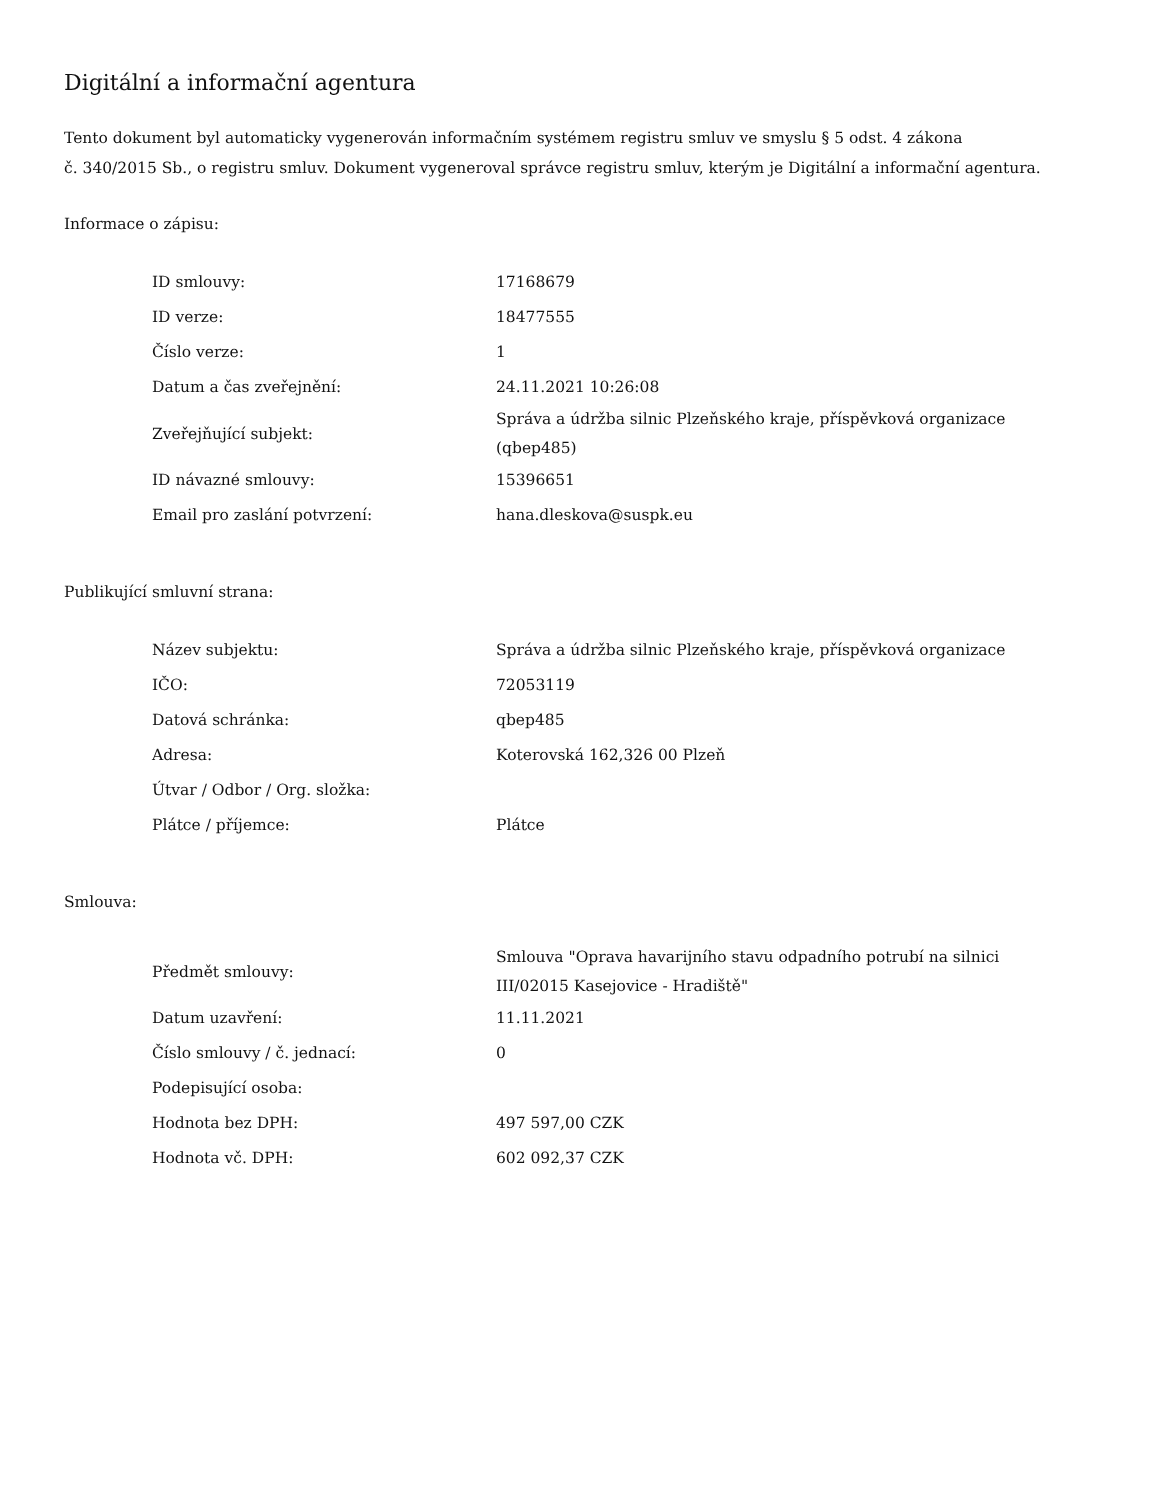Digitální a informační agentura
Tento dokument byl automaticky vygenerován informačním systémem registru smluv ve smyslu § 5 odst. 4 zákona
č. 340/2015 Sb., o registru smluv. Dokument vygeneroval správce registru smluv, kterým je Digitální a informační agentura.
Informace o zápisu:
| ID smlouvy: | 17168679 |
| ID verze: | 18477555 |
| Číslo verze: | 1 |
| Datum a čas zveřejnění: | 24.11.2021 10:26:08 |
| Zveřejňující subjekt: | Správa a údržba silnic Plzeňského kraje, příspěvková organizace (qbep485) |
| ID návazné smlouvy: | 15396651 |
| Email pro zaslání potvrzení: | hana.dleskova@suspk.eu |
Publikující smluvní strana:
| Název subjektu: | Správa a údržba silnic Plzeňského kraje, příspěvková organizace |
| IČO: | 72053119 |
| Datová schránka: | qbep485 |
| Adresa: | Koterovská 162,326 00 Plzeň |
| Útvar / Odbor / Org. složka: | |
| Plátce / příjemce: | Plátce |
Smlouva:
| Předmět smlouvy: | Smlouva "Oprava havarijního stavu odpadního potrubí na silnici III/02015 Kasejovice - Hradiště" |
| Datum uzavření: | 11.11.2021 |
| Číslo smlouvy / č. jednací: | 0 |
| Podepisující osoba: | |
| Hodnota bez DPH: | 497 597,00 CZK |
| Hodnota vč. DPH: | 602 092,37 CZK |